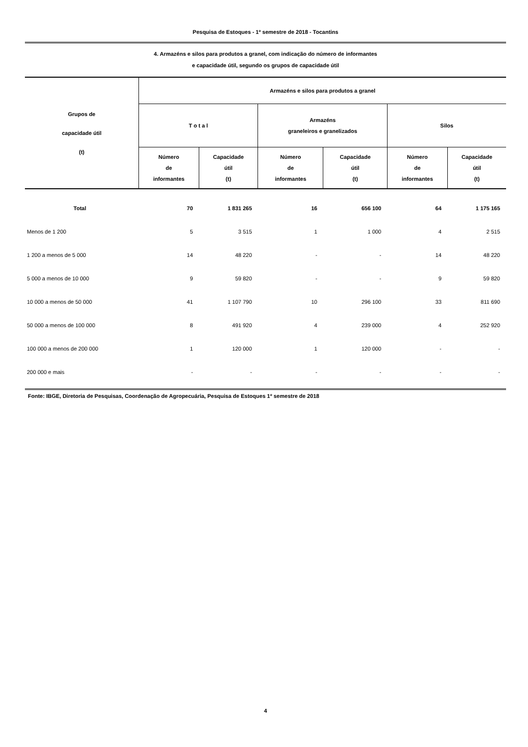Pesquisa de Estoques - 1º semestre de 2018 - Tocantins
4. Armazéns e silos para produtos a granel, com indicação do número de informantes
e capacidade útil, segundo os grupos de capacidade útil
| Grupos de capacidade útil (t) | Armazéns e silos para produtos a granel | | | | | |
| --- | --- | --- | --- | --- | --- | --- |
| | T o t a l | | Armazéns graneleiros e granelizados | | Silos | |
| | Número de informantes | Capacidade útil (t) | Número de informantes | Capacidade útil (t) | Número de informantes | Capacidade útil (t) |
| Total | 70 | 1 831 265 | 16 | 656 100 | 64 | 1 175 165 |
| Menos de 1 200 | 5 | 3 515 | 1 | 1 000 | 4 | 2 515 |
| 1 200 a menos de 5 000 | 14 | 48 220 | - | - | 14 | 48 220 |
| 5 000 a menos de 10 000 | 9 | 59 820 | - | - | 9 | 59 820 |
| 10 000 a menos de 50 000 | 41 | 1 107 790 | 10 | 296 100 | 33 | 811 690 |
| 50 000 a menos de 100 000 | 8 | 491 920 | 4 | 239 000 | 4 | 252 920 |
| 100 000 a menos de 200 000 | 1 | 120 000 | 1 | 120 000 | - | - |
| 200 000 e mais | - | - | - | - | - | - |
Fonte: IBGE, Diretoria de Pesquisas, Coordenação de Agropecuária, Pesquisa de Estoques 1º semestre de 2018
4